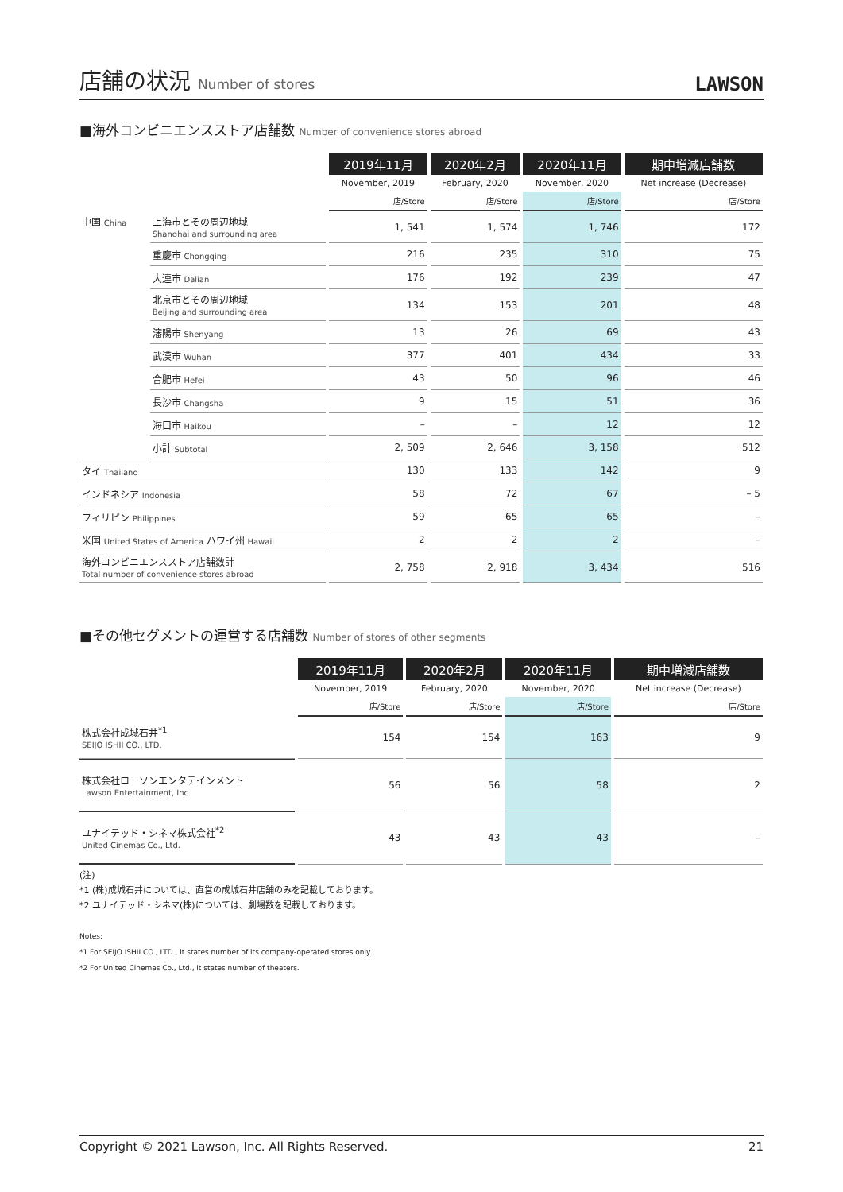店舗の状況 Number of stores
LAWSON
■海外コンビニエンスストア店舗数 Number of convenience stores abroad
| | | 2019年11月 | 2020年2月 | 2020年11月 | 期中増減店舗数 |
| | | November, 2019 | February, 2020 | November, 2020 | Net increase (Decrease) |
| | | 店/Store | 店/Store | 店/Store | 店/Store |
| 中国 China | 上海市とその周辺地域 Shanghai and surrounding area | 1, 541 | 1, 574 | 1, 746 | 172 |
| | 重慶市 Chongqing | 216 | 235 | 310 | 75 |
| | 大連市 Dalian | 176 | 192 | 239 | 47 |
| | 北京市とその周辺地域 Beijing and surrounding area | 134 | 153 | 201 | 48 |
| | 瀋陽市 Shenyang | 13 | 26 | 69 | 43 |
| | 武漢市 Wuhan | 377 | 401 | 434 | 33 |
| | 合肥市 Hefei | 43 | 50 | 96 | 46 |
| | 長沙市 Changsha | 9 | 15 | 51 | 36 |
| | 海口市 Haikou | – | – | 12 | 12 |
| | 小計 Subtotal | 2, 509 | 2, 646 | 3, 158 | 512 |
| タイ Thailand | | 130 | 133 | 142 | 9 |
| インドネシア Indonesia | | 58 | 72 | 67 | – 5 |
| フィリピン Philippines | | 59 | 65 | 65 | – |
| 米国 United States of America ハワイ州 Hawaii | | 2 | 2 | 2 | – |
| 海外コンビニエンスストア店舗数計 Total number of convenience stores abroad | | 2, 758 | 2, 918 | 3, 434 | 516 |
■その他セグメントの運営する店舗数 Number of stores of other segments
| | 2019年11月 | 2020年2月 | 2020年11月 | 期中増減店舗数 |
| | November, 2019 | February, 2020 | November, 2020 | Net increase (Decrease) |
| | 店/Store | 店/Store | 店/Store | 店/Store |
| 株式会社成城石井<sup>*1</sup> SEIJO ISHII CO., LTD. | 154 | 154 | 163 | 9 |
| 株式会社ローソンエンタテインメント Lawson Entertainment, Inc | 56 | 56 | 58 | 2 |
| ユナイテッド・シネマ株式会社<sup>*2</sup> United Cinemas Co., Ltd. | 43 | 43 | 43 | – |
(注)
*1 (株)成城石井については、直営の成城石井店舗のみを記載しております。
*2 ユナイテッド・シネマ(株)については、劇場数を記載しております。
Notes:
*1 For SEIJO ISHII CO., LTD., it states number of its company-operated stores only.
*2 For United Cinemas Co., Ltd., it states number of theaters.
Copyright © 2021 Lawson, Inc. All Rights Reserved. 21